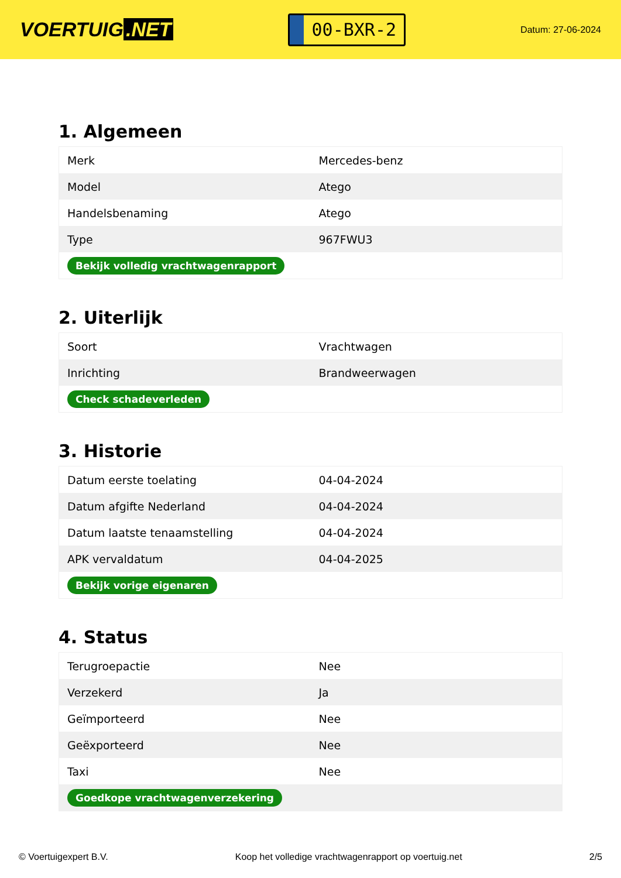VOERTUIG.NET
00-BXR-2
Datum: 27-06-2024
1. Algemeen
| Merk | Mercedes-benz |
| Model | Atego |
| Handelsbenaming | Atego |
| Type | 967FWU3 |
| Bekijk volledig vrachtwagenrapport | |
2. Uiterlijk
| Soort | Vrachtwagen |
| Inrichting | Brandweerwagen |
| Check schadeverleden | |
3. Historie
| Datum eerste toelating | 04-04-2024 |
| Datum afgifte Nederland | 04-04-2024 |
| Datum laatste tenaamstelling | 04-04-2024 |
| APK vervaldatum | 04-04-2025 |
| Bekijk vorige eigenaren | |
4. Status
| Terugroepactie | Nee |
| Verzekerd | Ja |
| Geïmporteerd | Nee |
| Geëxporteerd | Nee |
| Taxi | Nee |
| Goedkope vrachtwagenverzekering | |
© Voertuigexpert B.V. Koop het volledige vrachtwagenrapport op voertuig.net 2/5